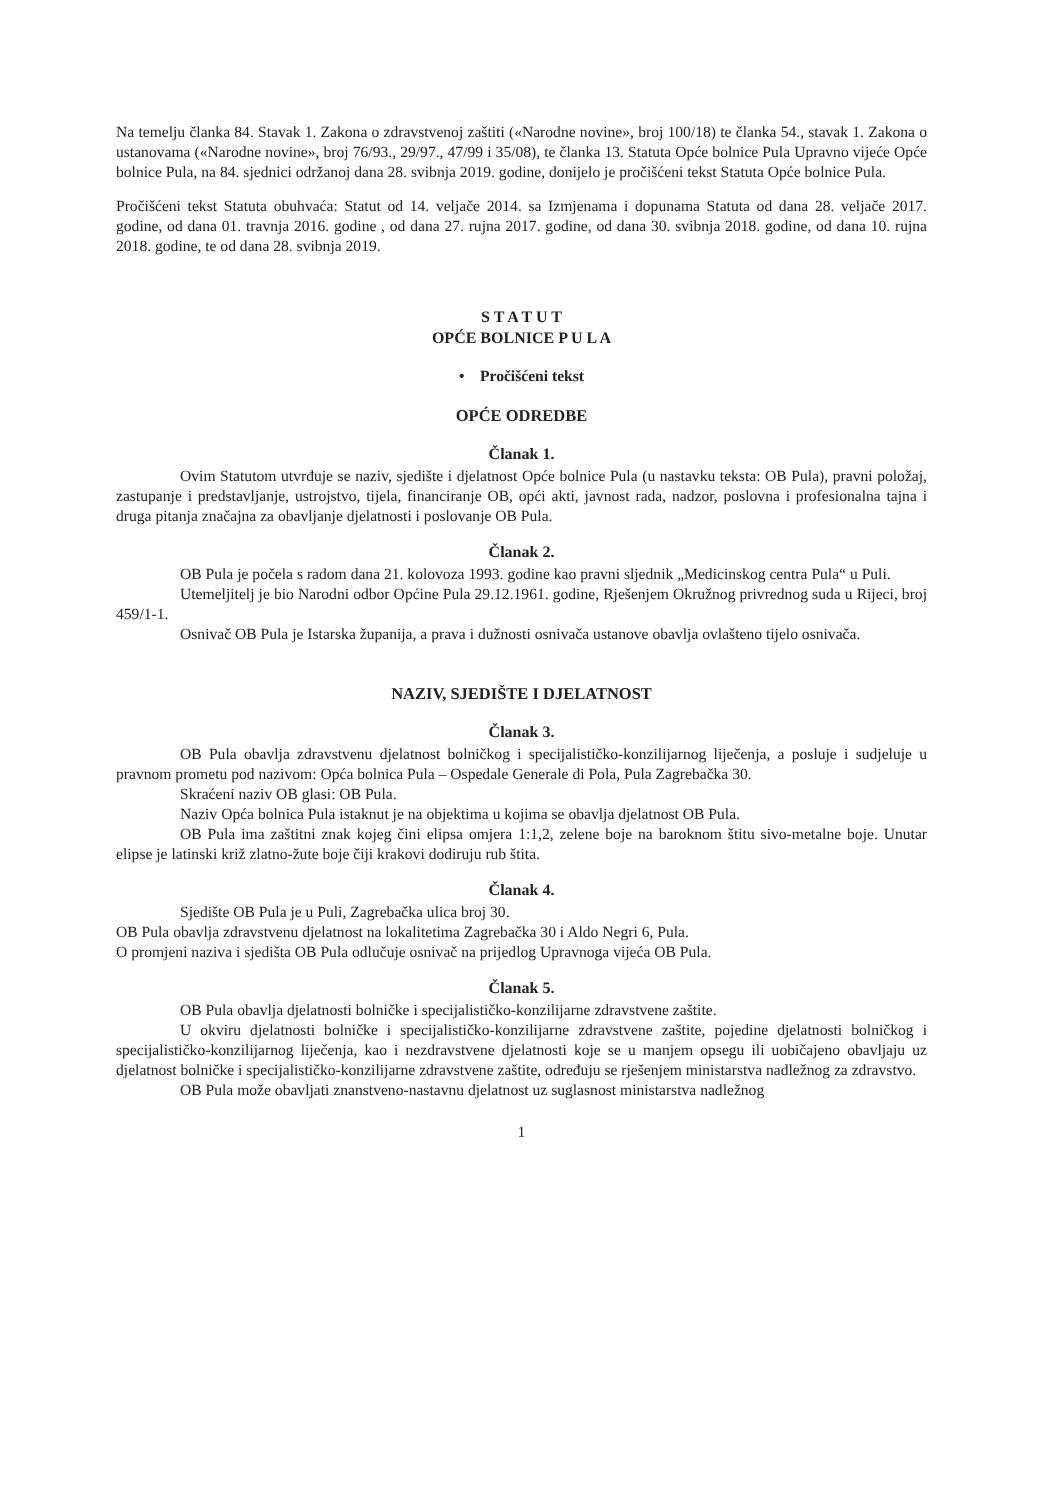Na temelju članka 84. Stavak 1. Zakona o zdravstvenoj zaštiti («Narodne novine», broj 100/18) te članka 54., stavak 1. Zakona o ustanovama («Narodne novine», broj 76/93., 29/97., 47/99 i 35/08), te članka 13. Statuta Opće bolnice Pula Upravno vijeće Opće bolnice Pula, na 84. sjednici održanoj dana 28. svibnja 2019. godine, donijelo je pročišćeni tekst Statuta Opće bolnice Pula.
Pročišćeni tekst Statuta obuhvaća: Statut od 14. veljače 2014. sa Izmjenama i dopunama Statuta od dana 28. veljače 2017. godine, od dana 01. travnja 2016. godine , od dana 27. rujna 2017. godine, od dana 30. svibnja 2018. godine, od dana 10. rujna 2018. godine, te od dana 28. svibnja 2019.
S T A T U T
OPĆE BOLNICE P U L A
• Pročišćeni tekst
OPĆE ODREDBE
Članak 1.
Ovim Statutom utvrđuje se naziv, sjedište i djelatnost Opće bolnice Pula (u nastavku teksta: OB Pula), pravni položaj, zastupanje i predstavljanje, ustrojstvo, tijela, financiranje OB, opći akti, javnost rada, nadzor, poslovna i profesionalna tajna i druga pitanja značajna za obavljanje djelatnosti i poslovanje OB Pula.
Članak 2.
OB Pula je počela s radom dana 21. kolovoza 1993. godine kao pravni sljednik „Medicinskog centra Pula“ u Puli.
Utemeljitelj je bio Narodni odbor Općine Pula 29.12.1961. godine, Rješenjem Okružnog privrednog suda u Rijeci, broj 459/1-1.
Osnivač OB Pula je Istarska županija, a prava i dužnosti osnivača ustanove obavlja ovlašteno tijelo osnivača.
NAZIV, SJEDIŠTE I DJELATNOST
Članak 3.
OB Pula obavlja zdravstvenu djelatnost bolničkog i specijalističko-konzilijarnog liječenja, a posluje i sudjeluje u pravnom prometu pod nazivom: Opća bolnica Pula – Ospedale Generale di Pola, Pula Zagrebačka 30.
Skraćeni naziv OB glasi: OB Pula.
Naziv Opća bolnica Pula istaknut je na objektima u kojima se obavlja djelatnost OB Pula.
OB Pula ima zaštitni znak kojeg čini elipsa omjera 1:1,2, zelene boje na baroknom štitu sivo-metalne boje. Unutar elipse je latinski križ zlatno-žute boje čiji krakovi dodiruju rub štita.
Članak 4.
Sjedište OB Pula je u Puli, Zagrebačka ulica broj 30.
OB Pula obavlja zdravstvenu djelatnost na lokalitetima Zagrebačka 30 i Aldo Negri 6, Pula.
O promjeni naziva i sjedišta OB Pula odlučuje osnivač na prijedlog Upravnoga vijeća OB Pula.
Članak 5.
OB Pula obavlja djelatnosti bolničke i specijalističko-konzilijarne zdravstvene zaštite.
U okviru djelatnosti bolničke i specijalističko-konzilijarne zdravstvene zaštite, pojedine djelatnosti bolničkog i specijalističko-konzilijarnog liječenja, kao i nezdravstvene djelatnosti koje se u manjem opsegu ili uobičajeno obavljaju uz djelatnost bolničke i specijalističko-konzilijarne zdravstvene zaštite, određuju se rješenjem ministarstva nadležnog za zdravstvo.
OB Pula može obavljati znanstveno-nastavnu djelatnost uz suglasnost ministarstva nadležnog
1